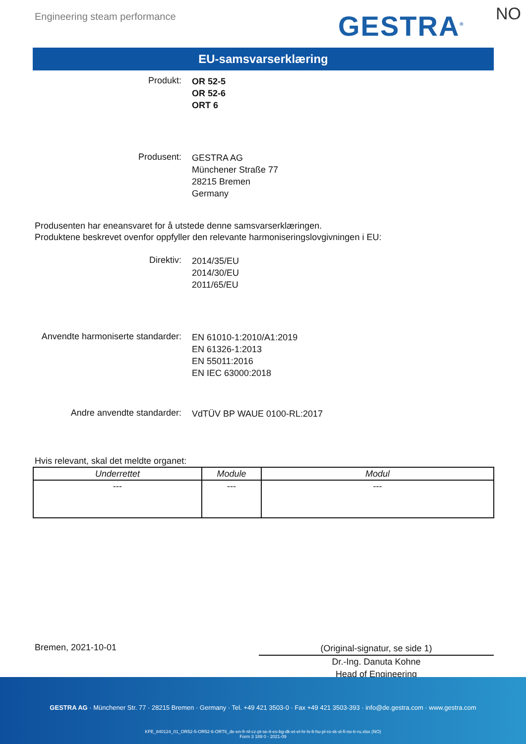Engineering steam performance GESTRA<sup>®</sup> NO
EU-samsvarserklæring
Produkt:
OR 52-5
OR 52-6
ORT 6
Produsent:
GESTRA AG
Münchener Straße 77
28215 Bremen
Germany
Produsenten har eneansvaret for å utstede denne samsvarserklæringen.
Produktene beskrevet ovenfor oppfyller den relevante harmoniseringslovgivningen i EU:
Direktiv:
2014/35/EU
2014/30/EU
2011/65/EU
Anvendte harmoniserte standarder:
EN 61010-1:2010/A1:2019
EN 61326-1:2013
EN 55011:2016
EN IEC 63000:2018
Andre anvendte standarder:
VdTÜV BP WAUE 0100-RL:2017
Hvis relevant, skal det meldte organet:
| Underrettet | Module | Modul |
| --- | --- | --- |
| --- | --- | --- |
Bremen, 2021-10-01
(Original-signatur, se side 1)
Dr.-Ing. Danuta Kohne
Head of Engineering
GESTRA AG · Münchener Str. 77 · 28215 Bremen · Germany · Tel. +49 421 3503-0 · Fax +49 421 3503-393 · info@de.gestra.com · www.gestra.com
KFE_840124_01_OR52-5-OR52-6-ORT6_de-en-fr-nl-cz-pt-se-it-es-bg-dk-et-el-hr-lv-lt-hu-pl-ro-sk-sl-fi-no-tr-ru.xlsx (NO)
Form 3 189 0 - 2021-09